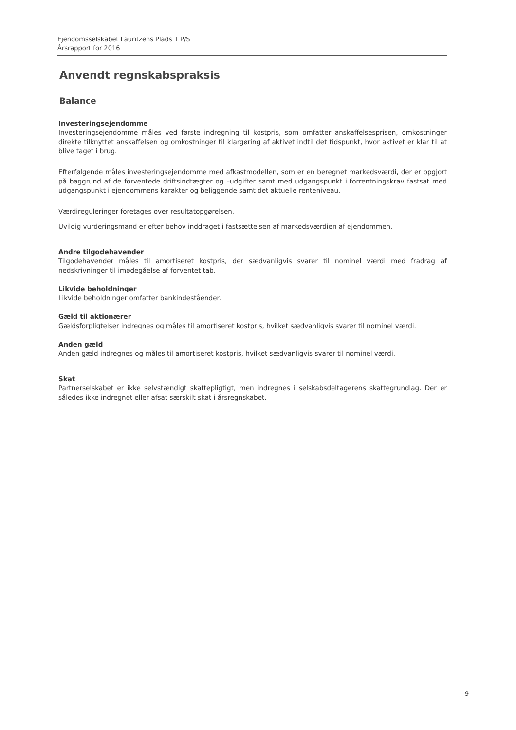Ejendomsselskabet Lauritzens Plads 1 P/S
Årsrapport for 2016
Anvendt regnskabspraksis
Balance
Investeringsejendomme
Investeringsejendomme måles ved første indregning til kostpris, som omfatter anskaffelsesprisen, omkostninger direkte tilknyttet anskaffelsen og omkostninger til klargøring af aktivet indtil det tidspunkt, hvor aktivet er klar til at blive taget i brug.
Efterfølgende måles investeringsejendomme med afkastmodellen, som er en beregnet markedsværdi, der er opgjort på baggrund af de forventede driftsindtægter og –udgifter samt med udgangspunkt i forrentningskrav fastsat med udgangspunkt i ejendommens karakter og beliggende samt det aktuelle renteniveau.
Værdireguleringer foretages over resultatopgørelsen.
Uvildig vurderingsmand er efter behov inddraget i fastsættelsen af markedsværdien af ejendommen.
Andre tilgodehavender
Tilgodehavender måles til amortiseret kostpris, der sædvanligvis svarer til nominel værdi med fradrag af nedskrivninger til imødegåelse af forventet tab.
Likvide beholdninger
Likvide beholdninger omfatter bankindeståender.
Gæld til aktionærer
Gældsforpligtelser indregnes og måles til amortiseret kostpris, hvilket sædvanligvis svarer til nominel værdi.
Anden gæld
Anden gæld indregnes og måles til amortiseret kostpris, hvilket sædvanligvis svarer til nominel værdi.
Skat
Partnerselskabet er ikke selvstændigt skattepligtigt, men indregnes i selskabsdeltagerens skattegrundlag. Der er således ikke indregnet eller afsat særskilt skat i årsregnskabet.
9